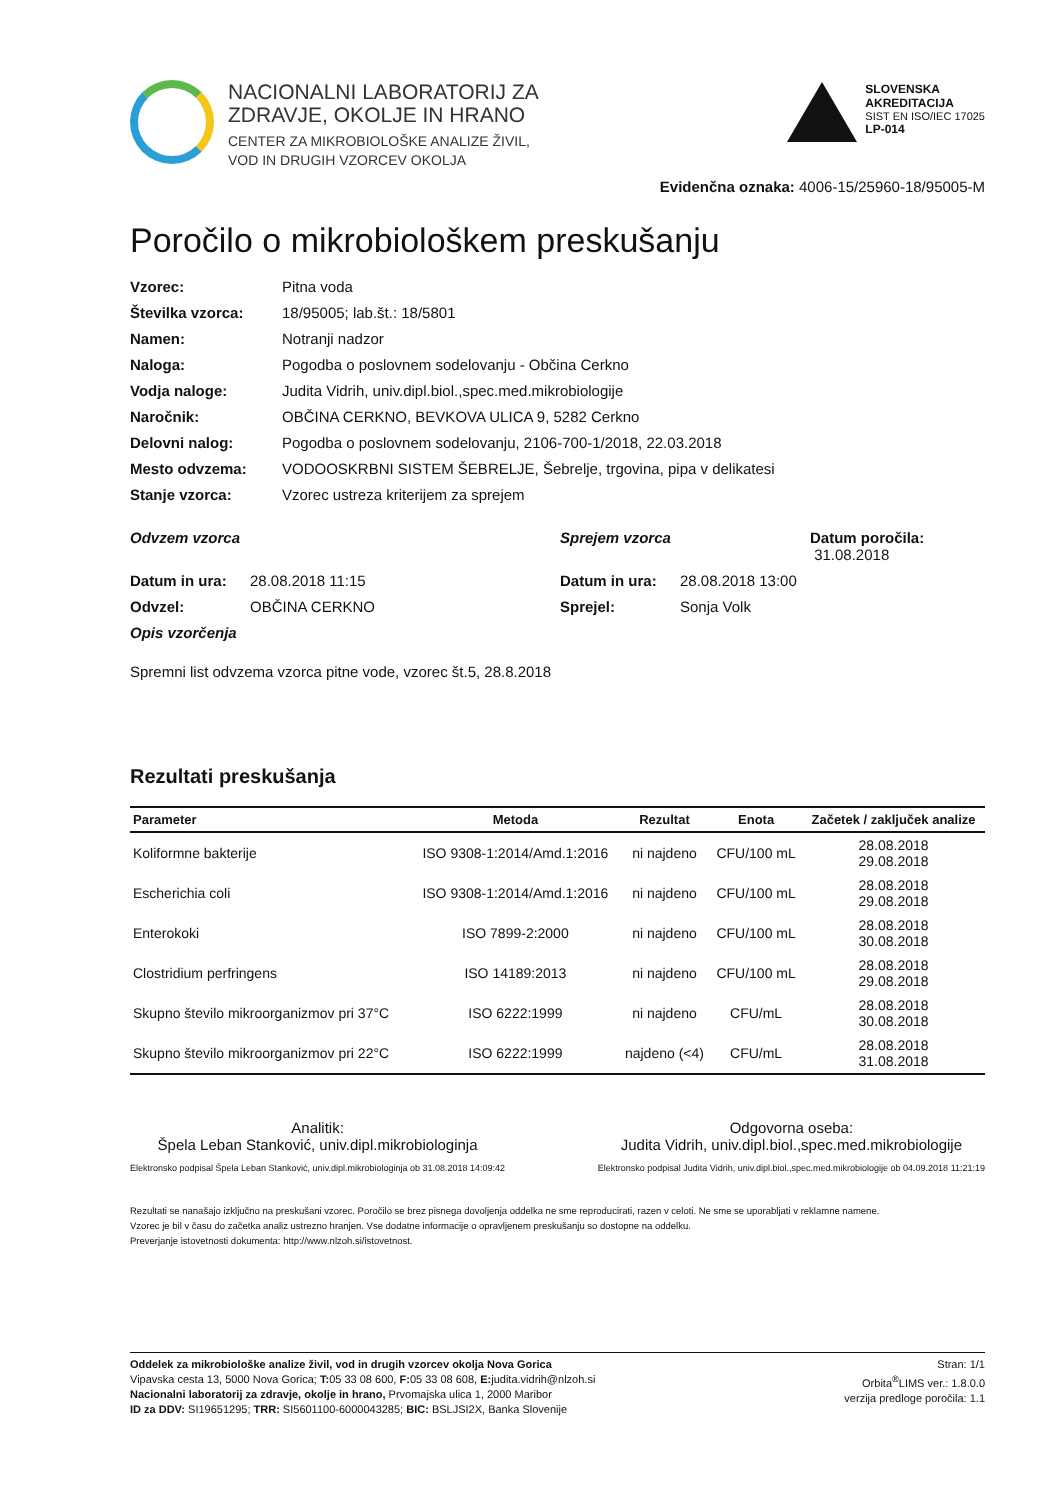NACIONALNI LABORATORIJ ZA
ZDRAVJE, OKOLJE IN HRANO
CENTER ZA MIKROBIOLOŠKE ANALIZE ŽIVIL,
VOD IN DRUGIH VZORCEV OKOLJA
SLOVENSKA
AKREDITACIJA
SIST EN ISO/IEC 17025
LP-014
Evidenčna oznaka: 4006-15/25960-18/95005-M
Poročilo o mikrobiološkem preskušanju
Vzorec: Pitna voda Številka vzorca: 18/95005; lab.št.: 18/5801 Namen: Notranji nadzor Naloga: Pogodba o poslovnem sodelovanju - Občina Cerkno Vodja naloge: Judita Vidrih, univ.dipl.biol.,spec.med.mikrobiologije Naročnik: OBČINA CERKNO, BEVKOVA ULICA 9, 5282 Cerkno Delovni nalog: Pogodba o poslovnem sodelovanju, 2106-700-1/2018, 22.03.2018 Mesto odvzema: VODOOSKRBNI SISTEM ŠEBRELJE, Šebrelje, trgovina, pipa v delikatesi Stanje vzorca: Vzorec ustreza kriterijem za sprejem
Odvzem vzorca Sprejem vzorca Datum poročila: 31.08.2018 Datum in ura: 28.08.2018 11:15 Datum in ura: 28.08.2018 13:00 Odvzel: OBČINA CERKNO Sprejel: Sonja Volk Opis vzorčenja
Spremni list odvzema vzorca pitne vode, vzorec št.5, 28.8.2018
Rezultati preskušanja
| Parameter | Metoda | Rezultat | Enota | Začetek / zaključek analize |
| --- | --- | --- | --- | --- |
| Koliformne bakterije | ISO 9308-1:2014/Amd.1:2016 | ni najdeno | CFU/100 mL | 28.08.2018 29.08.2018 |
| Escherichia coli | ISO 9308-1:2014/Amd.1:2016 | ni najdeno | CFU/100 mL | 28.08.2018 29.08.2018 |
| Enterokoki | ISO 7899-2:2000 | ni najdeno | CFU/100 mL | 28.08.2018 30.08.2018 |
| Clostridium perfringens | ISO 14189:2013 | ni najdeno | CFU/100 mL | 28.08.2018 29.08.2018 |
| Skupno število mikroorganizmov pri 37°C | ISO 6222:1999 | ni najdeno | CFU/mL | 28.08.2018 30.08.2018 |
| Skupno število mikroorganizmov pri 22°C | ISO 6222:1999 | najdeno (<4) | CFU/mL | 28.08.2018 31.08.2018 |
Analitik:
Špela Leban Stanković, univ.dipl.mikrobiologinja
Elektronsko podpisal Špela Leban Stanković, univ.dipl.mikrobiologinja ob 31.08.2018 14:09:42
Odgovorna oseba:
Judita Vidrih, univ.dipl.biol.,spec.med.mikrobiologije
Elektronsko podpisal Judita Vidrih, univ.dipl.biol.,spec.med.mikrobiologije ob 04.09.2018 11:21:19
Rezultati se nanašajo izključno na preskušani vzorec. Poročilo se brez pisnega dovoljenja oddelka ne sme reproducirati, razen v celoti. Ne sme se uporabljati v reklamne namene.
Vzorec je bil v času do začetka analiz ustrezno hranjen. Vse dodatne informacije o opravljenem preskušanju so dostopne na oddelku.
Preverjanje istovetnosti dokumenta: http://www.nlzoh.si/istovetnost.
Oddelek za mikrobiološke analize živil, vod in drugih vzorcev okolja Nova Gorica
Vipavska cesta 13, 5000 Nova Gorica; T: 05 33 08 600, F: 05 33 08 608, E: judita.vidrih@nlzoh.si
Nacionalni laboratorij za zdravje, okolje in hrano, Prvomajska ulica 1, 2000 Maribor
ID za DDV: SI19651295; TRR: SI5601100-6000043285; BIC: BSLJSI2X, Banka Slovenije
Stran: 1/1
Orbita<sup>®</sup>LIMS ver.: 1.8.0.0
verzija predloge poročila: 1.1